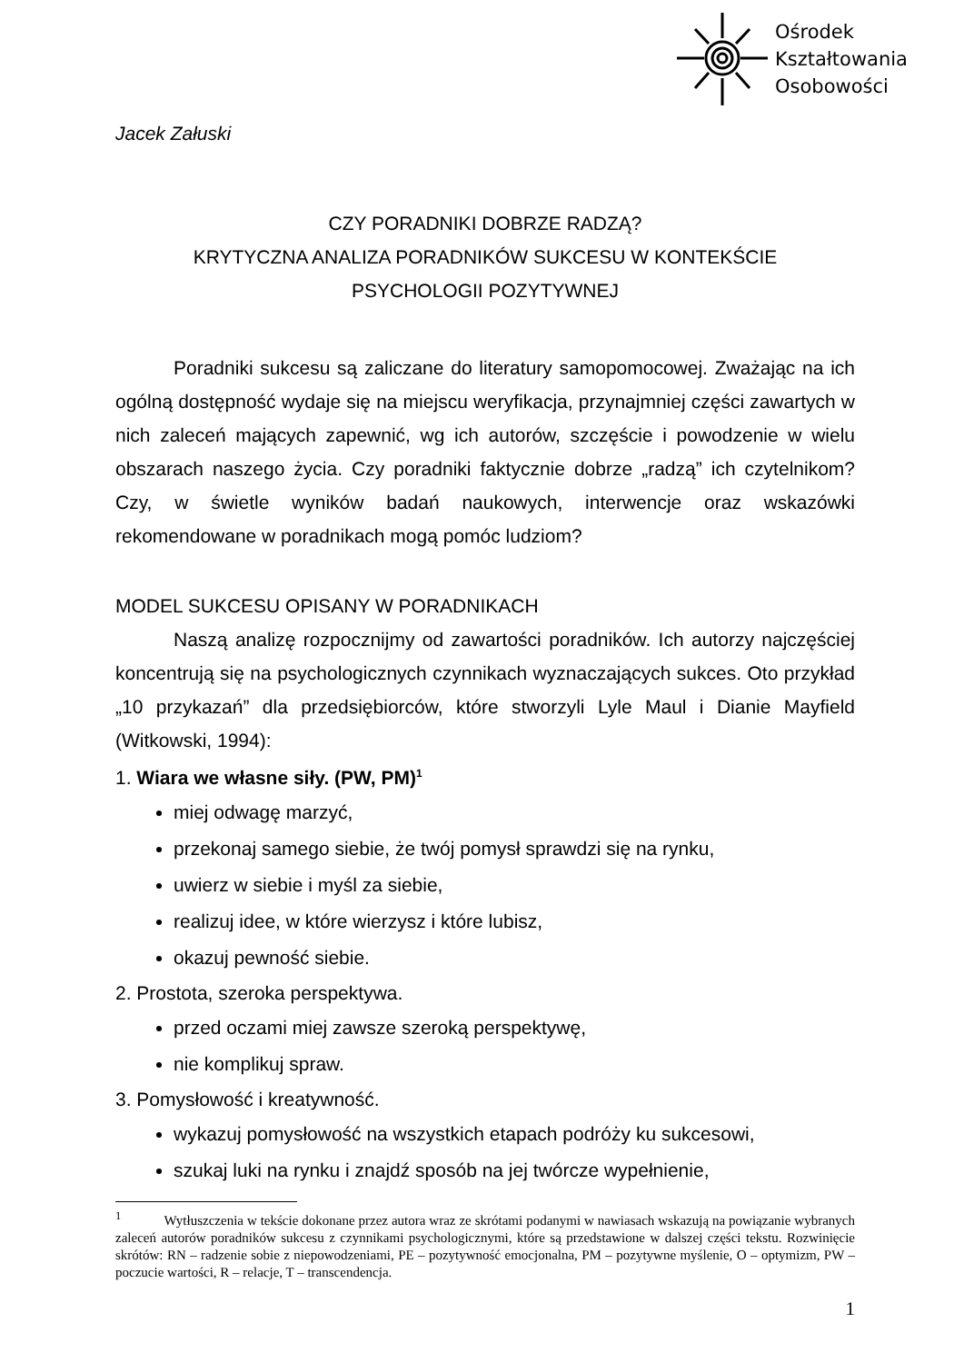Ośrodek
Kształtowania
Osobowości
Jacek Załuski
CZY PORADNIKI DOBRZE RADZĄ?
KRYTYCZNA ANALIZA PORADNIKÓW SUKCESU W KONTEKŚCIE
PSYCHOLOGII POZYTYWNEJ
Poradniki sukcesu są zaliczane do literatury samopomocowej. Zważając na ich ogólną dostępność wydaje się na miejscu weryfikacja, przynajmniej części zawartych w nich zaleceń mających zapewnić, wg ich autorów, szczęście i powodzenie w wielu obszarach naszego życia. Czy poradniki faktycznie dobrze „radzą” ich czytelnikom? Czy, w świetle wyników badań naukowych, interwencje oraz wskazówki rekomendowane w poradnikach mogą pomóc ludziom?
MODEL SUKCESU OPISANY W PORADNIKACH
Naszą analizę rozpocznijmy od zawartości poradników. Ich autorzy najczęściej koncentrują się na psychologicznych czynnikach wyznaczających sukces. Oto przykład „10 przykazań” dla przedsiębiorców, które stworzyli Lyle Maul i Dianie Mayfield (Witkowski, 1994):
1. Wiara we własne siły. (PW, PM)<sup>1</sup>
miej odwagę marzyć,
przekonaj samego siebie, że twój pomysł sprawdzi się na rynku,
uwierz w siebie i myśl za siebie,
realizuj idee, w które wierzysz i które lubisz,
okazuj pewność siebie.
2. Prostota, szeroka perspektywa.
przed oczami miej zawsze szeroką perspektywę,
nie komplikuj spraw.
3. Pomysłowość i kreatywność.
wykazuj pomysłowość na wszystkich etapach podróży ku sukcesowi,
szukaj luki na rynku i znajdź sposób na jej twórcze wypełnienie,
<sup>1</sup> Wytłuszczenia w tekście dokonane przez autora wraz ze skrótami podanymi w nawiasach wskazują na powiązanie wybranych zaleceń autorów poradników sukcesu z czynnikami psychologicznymi, które są przedstawione w dalszej części tekstu. Rozwinięcie skrótów: RN – radzenie sobie z niepowodzeniami, PE – pozytywność emocjonalna, PM – pozytywne myślenie, O – optymizm, PW – poczucie wartości, R – relacje, T – transcendencja.
1